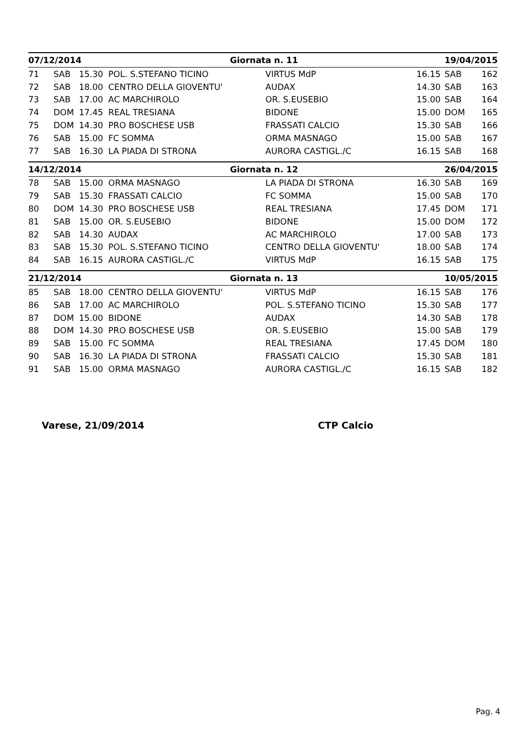| 07/12/2014 | | | | Giornata n. 11 | | | 19/04/2015 | |
| --- | --- | --- | --- | --- | --- | --- | --- | --- |
| 71 | SAB | 15.30 | POL. S.STEFANO TICINO | | VIRTUS MdP | 16.15 | SAB | 162 |
| 72 | SAB | 18.00 | CENTRO DELLA GIOVENTU' | | AUDAX | 14.30 | SAB | 163 |
| 73 | SAB | 17.00 | AC MARCHIROLO | | OR. S.EUSEBIO | 15.00 | SAB | 164 |
| 74 | DOM | 17.45 | REAL TRESIANA | | BIDONE | 15.00 | DOM | 165 |
| 75 | DOM | 14.30 | PRO BOSCHESE USB | | FRASSATI CALCIO | 15.30 | SAB | 166 |
| 76 | SAB | 15.00 | FC SOMMA | | ORMA MASNAGO | 15.00 | SAB | 167 |
| 77 | SAB | 16.30 | LA PIADA DI STRONA | | AURORA CASTIGL./C | 16.15 | SAB | 168 |
| 14/12/2014 | | | | Giornata n. 12 | | | 26/04/2015 | |
| 78 | SAB | 15.00 | ORMA MASNAGO | | LA PIADA DI STRONA | 16.30 | SAB | 169 |
| 79 | SAB | 15.30 | FRASSATI CALCIO | | FC SOMMA | 15.00 | SAB | 170 |
| 80 | DOM | 14.30 | PRO BOSCHESE USB | | REAL TRESIANA | 17.45 | DOM | 171 |
| 81 | SAB | 15.00 | OR. S.EUSEBIO | | BIDONE | 15.00 | DOM | 172 |
| 82 | SAB | 14.30 | AUDAX | | AC MARCHIROLO | 17.00 | SAB | 173 |
| 83 | SAB | 15.30 | POL. S.STEFANO TICINO | | CENTRO DELLA GIOVENTU' | 18.00 | SAB | 174 |
| 84 | SAB | 16.15 | AURORA CASTIGL./C | | VIRTUS MdP | 16.15 | SAB | 175 |
| 21/12/2014 | | | | Giornata n. 13 | | | 10/05/2015 | |
| 85 | SAB | 18.00 | CENTRO DELLA GIOVENTU' | | VIRTUS MdP | 16.15 | SAB | 176 |
| 86 | SAB | 17.00 | AC MARCHIROLO | | POL. S.STEFANO TICINO | 15.30 | SAB | 177 |
| 87 | DOM | 15.00 | BIDONE | | AUDAX | 14.30 | SAB | 178 |
| 88 | DOM | 14.30 | PRO BOSCHESE USB | | OR. S.EUSEBIO | 15.00 | SAB | 179 |
| 89 | SAB | 15.00 | FC SOMMA | | REAL TRESIANA | 17.45 | DOM | 180 |
| 90 | SAB | 16.30 | LA PIADA DI STRONA | | FRASSATI CALCIO | 15.30 | SAB | 181 |
| 91 | SAB | 15.00 | ORMA MASNAGO | | AURORA CASTIGL./C | 16.15 | SAB | 182 |
Varese, 21/09/2014 CTP Calcio
Pag. 4